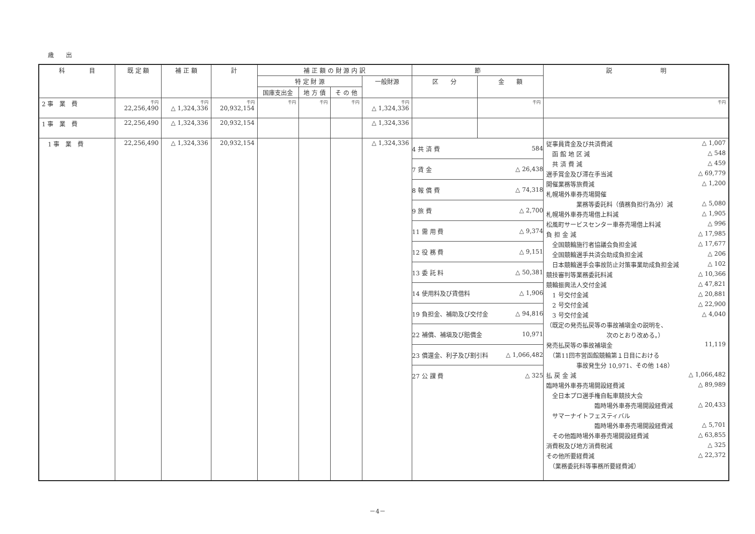歳　　出
| 科 目 | 既 定 額 | 補 正 額 | 計 | 補 正 額 の 財 源 内 訳 | | | | 節 | | 説 明 |
| --- | --- | --- | --- | --- | --- | --- | --- | --- | --- | --- |
| | | | | 特 定 財 源 | | | 一般財源 | 区 分 | 金 額 | |
| | | | | 国庫支出金 | 地 方 債 | そ の 他 | | | | |
| 2 事 業 費 | 千円 22,256,490 | 千円 △ 1,324,336 | 千円 20,932,154 | 千円 | 千円 | 千円 | 千円 △ 1,324,336 | | 千円 | 千円 |
| 1 事 業 費 | 22,256,490 | △ 1,324,336 | 20,932,154 | | | | △ 1,324,336 | | | |
| 1 事 業 費 | 22,256,490 | △ 1,324,336 | 20,932,154 | | | | △ 1,324,336 | 4 共 済 費 584 7 賃 金 △ 26,438 8 報 償 費 △ 74,318 9 旅 費 △ 2,700 11 需 用 費 △ 9,374 12 役 務 費 △ 9,151 13 委 託 料 △ 50,381 14 使用料及び賃借料 △ 1,906 19 負担金、補助及び交付金 △ 94,816 22 補償、補塡及び賠償金 10,971 23 償還金、利子及び割引料 △ 1,066,482 27 公 課 費 △ 325 | | 従事員賃金及び共済費減 △ 1,007 函 館 地 区 減 △ 548 共 済 費 減 △ 459 選手賞金及び滞在手当減 △ 69,779 開催業務等旅費減 △ 1,200 札幌場外車券売場開催 業務等委託料（債務負担行為分）減 △ 5,080 札幌場外車券売場借上料減 △ 1,905 松風町サービスセンター車券売場借上料減 △ 996 負 担 金 減 △ 17,985 全国競輪施行者協議会負担金減 △ 17,677 全国競輪選手共済会助成負担金減 △ 206 日本競輪選手会事故防止対策事業助成負担金減 △ 102 競技審判等業務委託料減 △ 10,366 競輪振興法人交付金減 △ 47,821 1 号交付金減 △ 20,881 2 号交付金減 △ 22,900 3 号交付金減 △ 4,040 （既定の発売払戻等の事故補塡金の説明を、 次のとおり改める。） 発売払戻等の事故補塡金 11,119 （第11回市営函館競輪第１日目における 事故発生分 10,971、その他 148） 払 戻 金 減 △ 1,066,482 臨時場外車券売場開設経費減 △ 89,989 全日本プロ選手権自転車競技大会 臨時場外車券売場開設経費減 △ 20,433 サマーナイトフェスティバル 臨時場外車券売場開設経費減 △ 5,701 その他臨時場外車券売場開設経費減 △ 63,855 消費税及び地方消費税減 △ 325 その他所要経費減 △ 22,372 （業務委託料等事務所要経費減） |
－4－